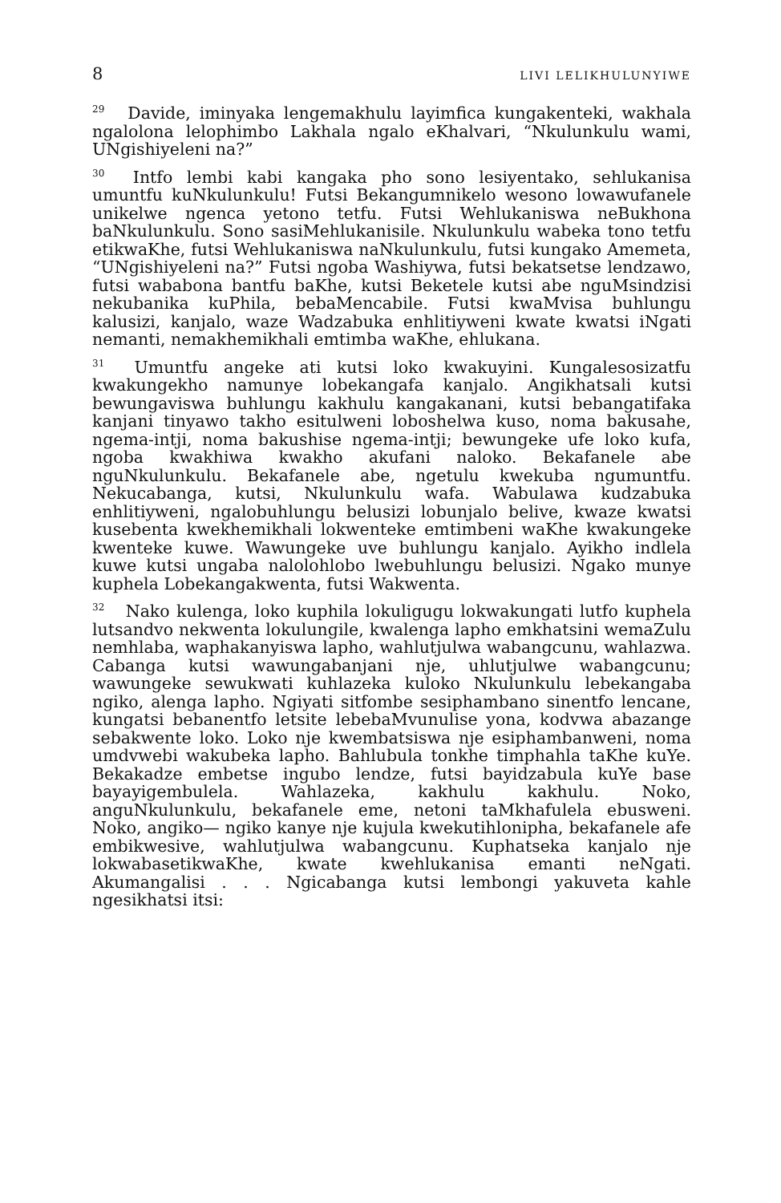8 LIVI LELIKHULUNYIWE
<sup>29</sup> Davide, iminyaka lengemakhulu layimfica kungakenteki, wakhala ngalolona lelophimbo Lakhala ngalo eKhalvari, “Nkulunkulu wami, UNgishiyeleni na?”
<sup>30</sup> Intfo lembi kabi kangaka pho sono lesiyentako, sehlukanisa umuntfu kuNkulunkulu! Futsi Bekangumnikelo wesono lowawufanele unikelwe ngenca yetono tetfu. Futsi Wehlukaniswa neBukhona baNkulunkulu. Sono sasiMehlukanisile. Nkulunkulu wabeka tono tetfu etikwaKhe, futsi Wehlukaniswa naNkulunkulu, futsi kungako Amemeta, “UNgishiyeleni na?” Futsi ngoba Washiywa, futsi bekatsetse lendzawo, futsi wababona bantfu baKhe, kutsi Beketele kutsi abe nguMsindzisi nekubanika kuPhila, bebaMencabile. Futsi kwaMvisa buhlungu kalusizi, kanjalo, waze Wadzabuka enhlitiyweni kwate kwatsi iNgati nemanti, nemakhemikhali emtimba waKhe, ehlukana.
<sup>31</sup> Umuntfu angeke ati kutsi loko kwakuyini. Kungalesosizatfu kwakungekho namunye lobekangafa kanjalo. Angikhatsali kutsi bewungaviswa buhlungu kakhulu kangakanani, kutsi bebangatifaka kanjani tinyawo takho esitulweni loboshelwa kuso, noma bakusahe, ngema-intji, noma bakushise ngema-intji; bewungeke ufe loko kufa, ngoba kwakhiwa kwakho akufani naloko. Bekafanele abe nguNkulunkulu. Bekafanele abe, ngetulu kwekuba ngumuntfu. Nekucabanga, kutsi, Nkulunkulu wafa. Wabulawa kudzabuka enhlitiyweni, ngalobuhlungu belusizi lobunjalo belive, kwaze kwatsi kusebenta kwekhemikhali lokwenteke emtimbeni waKhe kwakungeke kwenteke kuwe. Wawungeke uve buhlungu kanjalo. Ayikho indlela kuwe kutsi ungaba nalolohlobo lwebuhlungu belusizi. Ngako munye kuphela Lobekangakwenta, futsi Wakwenta.
<sup>32</sup> Nako kulenga, loko kuphila lokuligugu lokwakungati lutfo kuphela lutsandvo nekwenta lokulungile, kwalenga lapho emkhatsini wemaZulu nemhlaba, waphakanyiswa lapho, wahlutjulwa wabangcunu, wahlazwa. Cabanga kutsi wawungabanjani nje, uhlutjulwe wabangcunu; wawungeke sewukwati kuhlazeka kuloko Nkulunkulu lebekangaba ngiko, alenga lapho. Ngiyati sitfombe sesiphambano sinentfo lencane, kungatsi bebanentfo letsite lebebaMvunulise yona, kodvwa abazange sebakwente loko. Loko nje kwembatsiswa nje esiphambanweni, noma umdvwebi wakubeka lapho. Bahlubula tonkhe timphahla taKhe kuYe. Bekakadze embetse ingubo lendze, futsi bayidzabula kuYe base bayayigembulela. Wahlazeka, kakhulu kakhulu. Noko, anguNkulunkulu, bekafanele eme, netoni taMkhafulela ebusweni. Noko, angiko— ngiko kanye nje kujula kwekutihlonipha, bekafanele afe embikwesive, wahlutjulwa wabangcunu. Kuphatseka kanjalo nje lokwabasetikwaKhe, kwate kwehlukanisa emanti neNgati. Akumangalisi . . . Ngicabanga kutsi lembongi yakuveta kahle ngesikhatsi itsi: